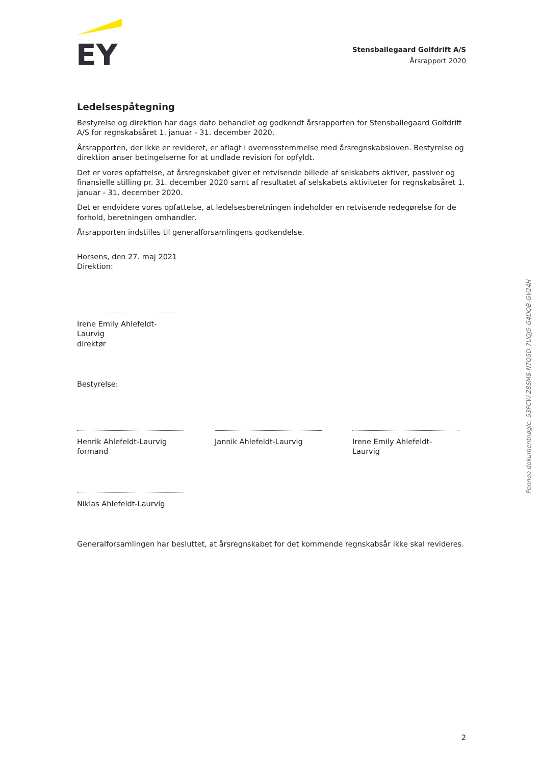EY
Stensballegaard Golfdrift A/S
Årsrapport 2020
Ledelsespåtegning
Bestyrelse og direktion har dags dato behandlet og godkendt årsrapporten for Stensballegaard Golfdrift A/S for regnskabsåret 1. januar - 31. december 2020.
Årsrapporten, der ikke er revideret, er aflagt i overensstemmelse med årsregnskabsloven. Bestyrelse og direktion anser betingelserne for at undlade revision for opfyldt.
Det er vores opfattelse, at årsregnskabet giver et retvisende billede af selskabets aktiver, passiver og finansielle stilling pr. 31. december 2020 samt af resultatet af selskabets aktiviteter for regnskabsåret 1. januar - 31. december 2020.
Det er endvidere vores opfattelse, at ledelsesberetningen indeholder en retvisende redegørelse for de forhold, beretningen omhandler.
Årsrapporten indstilles til generalforsamlingens godkendelse.
Horsens, den 27. maj 2021
Direktion:
Irene Emily Ahlefeldt-
Laurvig
direktør
Bestyrelse:
Henrik Ahlefeldt-Laurvig
formand
Jannik Ahlefeldt-Laurvig Irene Emily Ahlefeldt-
Laurvig
Niklas Ahlefeldt-Laurvig
Generalforsamlingen har besluttet, at årsregnskabet for det kommende regnskabsår ikke skal revideres.
Penneo dokumentnøgle: 53FCW-Z8SM8-NTQ5D-7UQJ5-G4DQB-GV24H
2